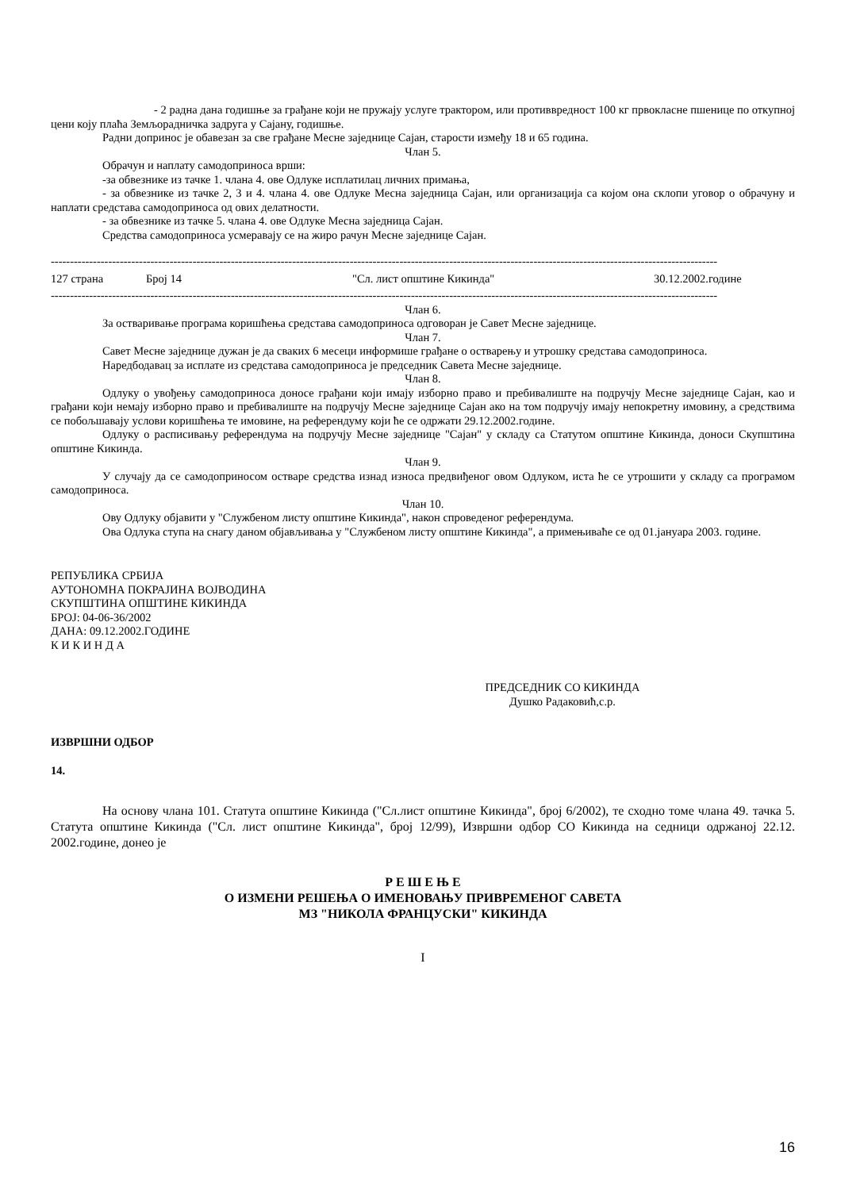- 2 радна дана годишње за грађане који не пружају услуге трактором, или противвредност 100 кг првокласне пшенице по откупној цени коју плаћа Земљорадничка задруга у Сајану, годишње.
Радни допринос је обавезан за све грађане Месне заједнице Сајан, старости између 18 и 65 година.
Члан 5.
Обрачун и наплату самодоприноса врши:
-за обвезнике из тачке 1. члана 4. ове Одлуке исплатилац личних примања,
- за обвезнике из тачке 2, 3 и 4. члана 4. ове Одлуке Месна заједница Сајан, или организација са којом она склопи уговор о обрачуну и наплати средстава самодоприноса од ових делатности.
- за обвезнике из тачке 5. члана 4. ове Одлуке Месна заједница Сајан.
Средства самодоприноса усмеравају се на жиро рачун Месне заједнице Сајан.
------------------------------------------------------------------------------------------------------------------------------------------------------------------------------
127 страна Број 14 "Сл. лист општине Кикинда" 30.12.2002.године
------------------------------------------------------------------------------------------------------------------------------------------------------------------------------
Члан 6.
За остваривање програма коришћења средстава самодоприноса одговоран је Савет Месне заједнице.
Члан 7.
Савет Месне заједнице дужан је да сваких 6 месеци информише грађане о остварењу и утрошку средстава самодоприноса.
Наредбодавац за исплате из средстава самодоприноса је председник Савета Месне заједнице.
Члан 8.
Одлуку о увођењу самодоприноса доносе грађани који имају изборно право и пребивалиште на подручју Месне заједнице Сајан, као и грађани који немају изборно право и пребивалиште на подручју Месне заједнице Сајан ако на том подручју имају непокретну имовину, а средствима се побољшавају услови коришћења те имовине, на референдуму који ће се одржати 29.12.2002.године.
Одлуку о расписивању референдума на подручју Месне заједнице "Сајан" у складу са Статутом општине Кикинда, доноси Скупштина општине Кикинда.
Члан 9.
У случају да се самодоприносом остваре средства изнад износа предвиђеног овом Одлуком, иста ће се утрошити у складу са програмом самодоприноса.
Члан 10.
Ову Одлуку објавити у "Службеном листу општине Кикинда", након спроведеног референдума.
Ова Одлука ступа на снагу даном објављивања у "Службеном листу општине Кикинда", а примењиваће се од 01.јануара 2003. године.
РЕПУБЛИКА СРБИЈА
АУТОНОМНА ПОКРАЈИНА ВОЈВОДИНА
СКУПШТИНА ОПШТИНЕ КИКИНДА
БРОЈ: 04-06-36/2002
ДАНА: 09.12.2002.ГОДИНЕ
К И К И Н Д А
ПРЕДСЕДНИК СО КИКИНДА
Душко Радаковић,с.р.
ИЗВРШНИ ОДБОР
14.
На основу члана 101. Статута општине Кикинда ("Сл.лист општине Кикинда", број 6/2002), те сходно томе члана 49. тачка 5. Статута општине Кикинда ("Сл. лист општине Кикинда", број 12/99), Извршни одбор СО Кикинда на седници одржаној 22.12. 2002.године, донео је
Р Е Ш Е Њ Е
О ИЗМЕНИ РЕШЕЊА О ИМЕНОВАЊУ ПРИВРЕМЕНОГ САВЕТА
МЗ "НИКОЛА ФРАНЦУСКИ" КИКИНДА
I
16